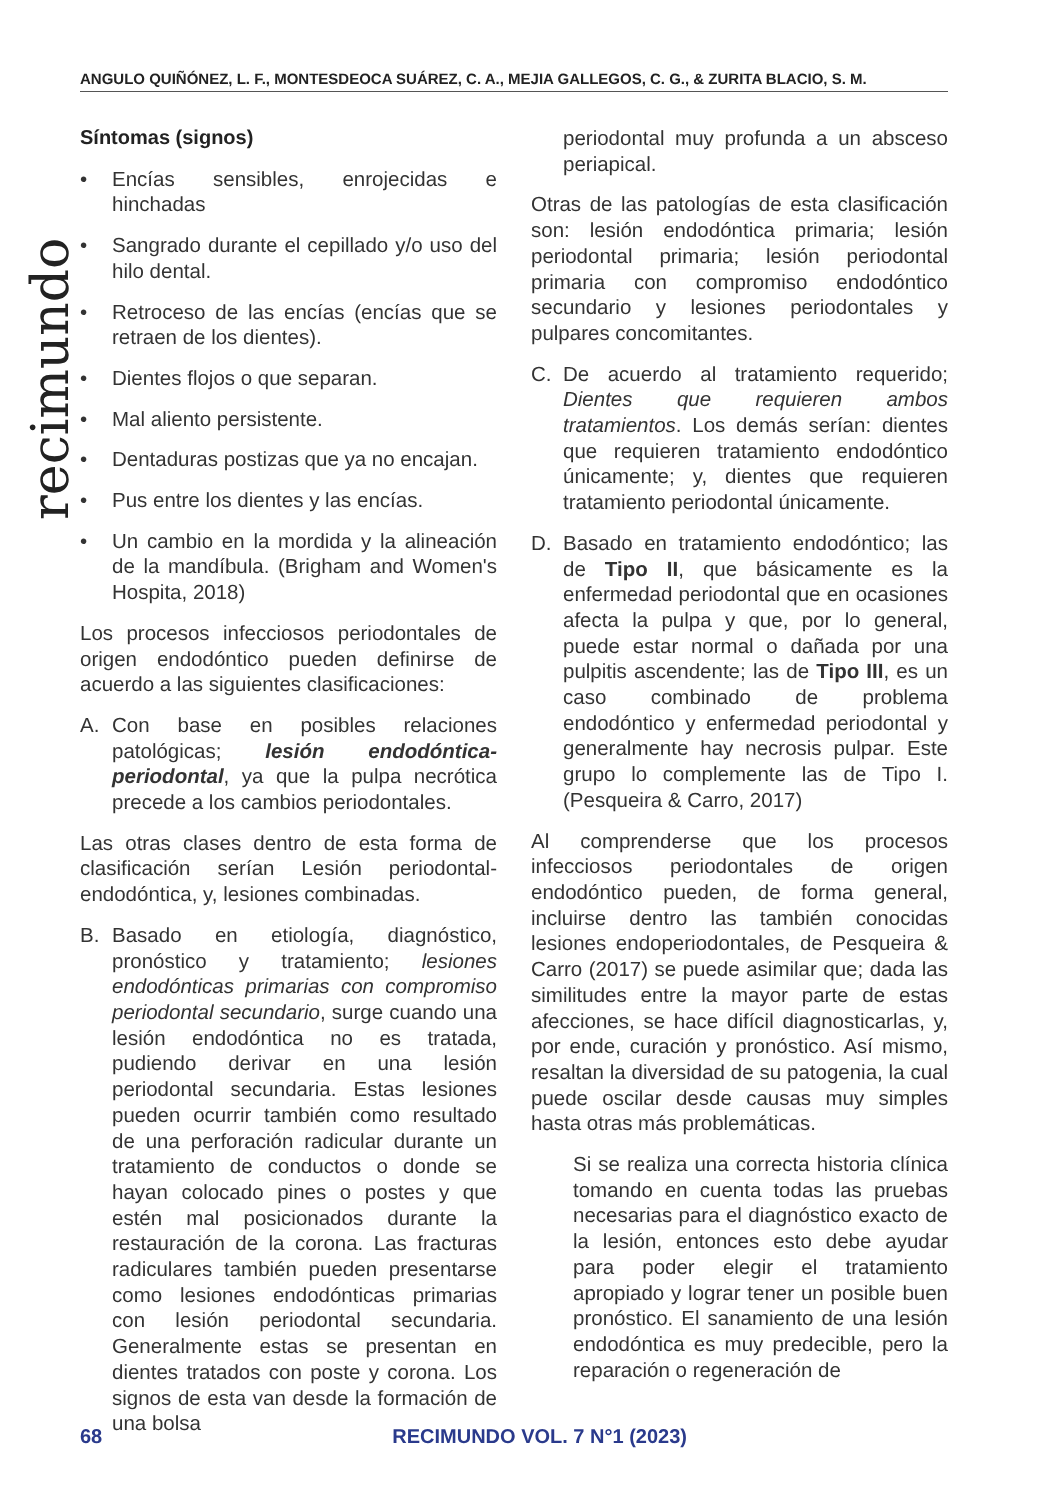ANGULO QUIÑÓNEZ, L. F., MONTESDEOCA SUÁREZ, C. A., MEJIA GALLEGOS, C. G., & ZURITA BLACIO, S. M.
recimundo
Síntomas (signos)
• Encías sensibles, enrojecidas e hinchadas
• Sangrado durante el cepillado y/o uso del hilo dental.
• Retroceso de las encías (encías que se retraen de los dientes).
• Dientes flojos o que separan.
• Mal aliento persistente.
• Dentaduras postizas que ya no encajan.
• Pus entre los dientes y las encías.
• Un cambio en la mordida y la alineación de la mandíbula. (Brigham and Women's Hospita, 2018)
Los procesos infecciosos periodontales de origen endodóntico pueden definirse de acuerdo a las siguientes clasificaciones:
A. Con base en posibles relaciones patológicas; lesión endodóntica-periodontal, ya que la pulpa necrótica precede a los cambios periodontales.
Las otras clases dentro de esta forma de clasificación serían Lesión periodontal-endodóntica, y, lesiones combinadas.
B. Basado en etiología, diagnóstico, pronóstico y tratamiento; lesiones endodónticas primarias con compromiso periodontal secundario, surge cuando una lesión endodóntica no es tratada, pudiendo derivar en una lesión periodontal secundaria. Estas lesiones pueden ocurrir también como resultado de una perforación radicular durante un tratamiento de conductos o donde se hayan colocado pines o postes y que estén mal posicionados durante la restauración de la corona. Las fracturas radiculares también pueden presentarse como lesiones endodónticas primarias con lesión periodontal secundaria. Generalmente estas se presentan en dientes tratados con poste y corona. Los signos de esta van desde la formación de una bolsa
periodontal muy profunda a un absceso periapical.
Otras de las patologías de esta clasificación son: lesión endodóntica primaria; lesión periodontal primaria; lesión periodontal primaria con compromiso endodóntico secundario y lesiones periodontales y pulpares concomitantes.
C. De acuerdo al tratamiento requerido; Dientes que requieren ambos tratamientos. Los demás serían: dientes que requieren tratamiento endodóntico únicamente; y, dientes que requieren tratamiento periodontal únicamente.
D. Basado en tratamiento endodóntico; las de Tipo II, que básicamente es la enfermedad periodontal que en ocasiones afecta la pulpa y que, por lo general, puede estar normal o dañada por una pulpitis ascendente; las de Tipo III, es un caso combinado de problema endodóntico y enfermedad periodontal y generalmente hay necrosis pulpar. Este grupo lo complemente las de Tipo I. (Pesqueira & Carro, 2017)
Al comprenderse que los procesos infecciosos periodontales de origen endodóntico pueden, de forma general, incluirse dentro las también conocidas lesiones endoperiodontales, de Pesqueira & Carro (2017) se puede asimilar que; dada las similitudes entre la mayor parte de estas afecciones, se hace difícil diagnosticarlas, y, por ende, curación y pronóstico. Así mismo, resaltan la diversidad de su patogenia, la cual puede oscilar desde causas muy simples hasta otras más problemáticas.
Si se realiza una correcta historia clínica tomando en cuenta todas las pruebas necesarias para el diagnóstico exacto de la lesión, entonces esto debe ayudar para poder elegir el tratamiento apropiado y lograr tener un posible buen pronóstico. El sanamiento de una lesión endodóntica es muy predecible, pero la reparación o regeneración de
68 RECIMUNDO VOL. 7 N°1 (2023)